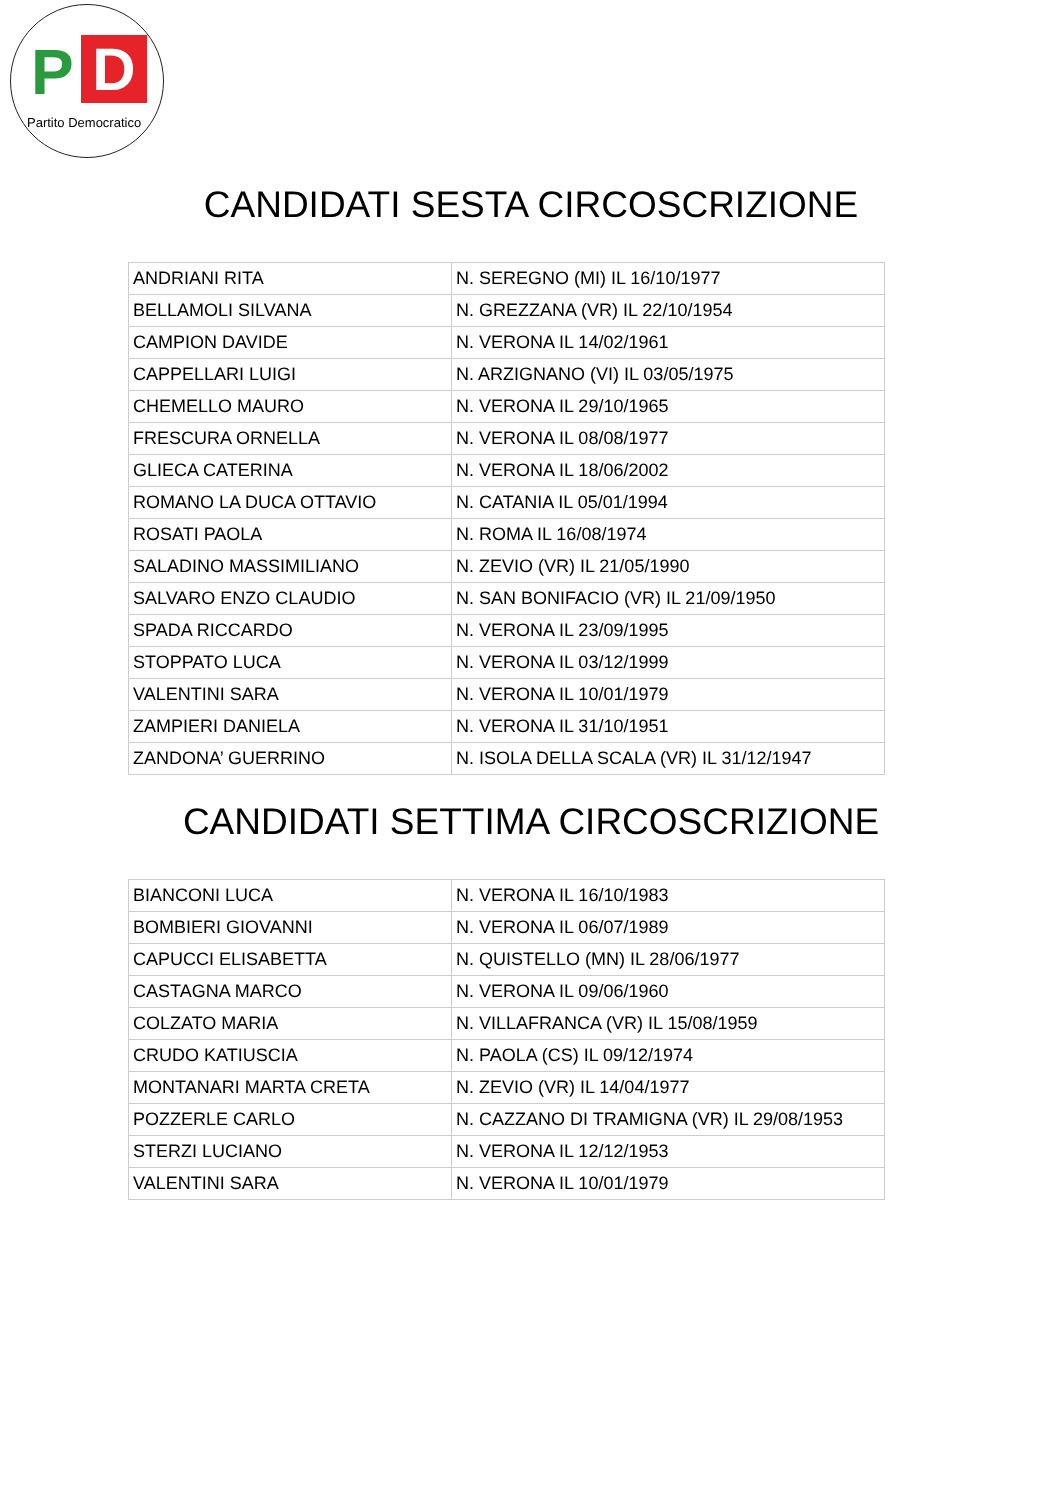P D
Partito Democratico
CANDIDATI SESTA CIRCOSCRIZIONE
| ANDRIANI RITA | N. SEREGNO (MI) IL 16/10/1977 |
| BELLAMOLI SILVANA | N. GREZZANA (VR) IL 22/10/1954 |
| CAMPION DAVIDE | N. VERONA IL 14/02/1961 |
| CAPPELLARI LUIGI | N. ARZIGNANO (VI) IL 03/05/1975 |
| CHEMELLO MAURO | N. VERONA IL 29/10/1965 |
| FRESCURA ORNELLA | N. VERONA IL 08/08/1977 |
| GLIECA CATERINA | N. VERONA IL 18/06/2002 |
| ROMANO LA DUCA OTTAVIO | N. CATANIA IL 05/01/1994 |
| ROSATI PAOLA | N. ROMA IL 16/08/1974 |
| SALADINO MASSIMILIANO | N. ZEVIO (VR) IL 21/05/1990 |
| SALVARO ENZO CLAUDIO | N. SAN BONIFACIO (VR) IL 21/09/1950 |
| SPADA RICCARDO | N. VERONA IL 23/09/1995 |
| STOPPATO LUCA | N. VERONA IL 03/12/1999 |
| VALENTINI SARA | N. VERONA IL 10/01/1979 |
| ZAMPIERI DANIELA | N. VERONA IL 31/10/1951 |
| ZANDONA’ GUERRINO | N. ISOLA DELLA SCALA (VR) IL 31/12/1947 |
CANDIDATI SETTIMA CIRCOSCRIZIONE
| BIANCONI LUCA | N. VERONA IL 16/10/1983 |
| BOMBIERI GIOVANNI | N. VERONA IL 06/07/1989 |
| CAPUCCI ELISABETTA | N. QUISTELLO (MN) IL 28/06/1977 |
| CASTAGNA MARCO | N. VERONA IL 09/06/1960 |
| COLZATO MARIA | N. VILLAFRANCA (VR) IL 15/08/1959 |
| CRUDO KATIUSCIA | N. PAOLA (CS) IL 09/12/1974 |
| MONTANARI MARTA CRETA | N. ZEVIO (VR) IL 14/04/1977 |
| POZZERLE CARLO | N. CAZZANO DI TRAMIGNA (VR) IL 29/08/1953 |
| STERZI LUCIANO | N. VERONA IL 12/12/1953 |
| VALENTINI SARA | N. VERONA IL 10/01/1979 |